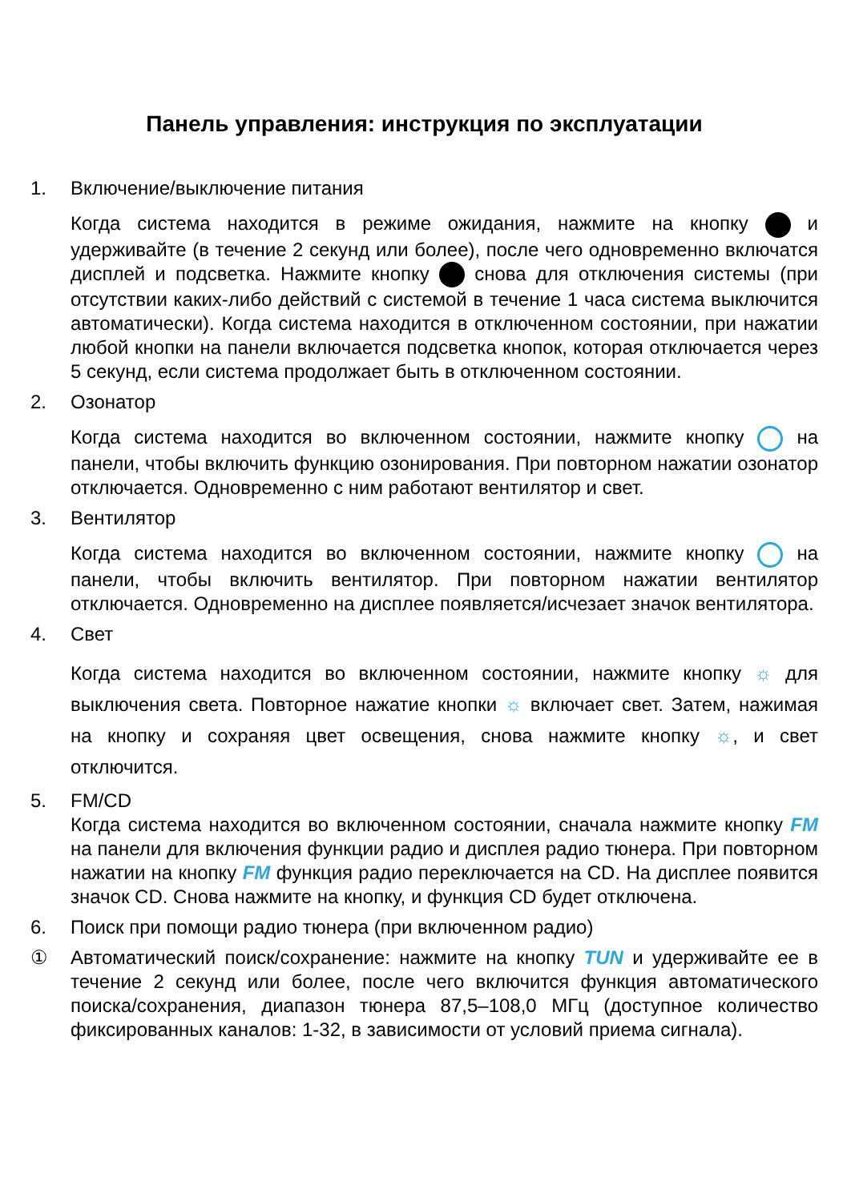Панель управления: инструкция по эксплуатации
1. Включение/выключение питания
Когда система находится в режиме ожидания, нажмите на кнопку и удерживайте (в течение 2 секунд или более), после чего одновременно включатся дисплей и подсветка. Нажмите кнопку снова для отключения системы (при отсутствии каких-либо действий с системой в течение 1 часа система выключится автоматически). Когда система находится в отключенном состоянии, при нажатии любой кнопки на панели включается подсветка кнопок, которая отключается через 5 секунд, если система продолжает быть в отключенном состоянии.
2. Озонатор
Когда система находится во включенном состоянии, нажмите кнопку на панели, чтобы включить функцию озонирования. При повторном нажатии озонатор отключается. Одновременно с ним работают вентилятор и свет.
3. Вентилятор
Когда система находится во включенном состоянии, нажмите кнопку на панели, чтобы включить вентилятор. При повторном нажатии вентилятор отключается. Одновременно на дисплее появляется/исчезает значок вентилятора.
4. Свет
Когда система находится во включенном состоянии, нажмите кнопку ☼ для выключения света. Повторное нажатие кнопки ☼ включает свет. Затем, нажимая на кнопку и сохраняя цвет освещения, снова нажмите кнопку ☼, и свет отключится.
5. FM/CD
Когда система находится во включенном состоянии, сначала нажмите кнопку FM на панели для включения функции радио и дисплея радио тюнера. При повторном нажатии на кнопку FM функция радио переключается на CD. На дисплее появится значок CD. Снова нажмите на кнопку, и функция CD будет отключена.
6. Поиск при помощи радио тюнера (при включенном радио)
① Автоматический поиск/сохранение: нажмите на кнопку TUN и удерживайте ее в течение 2 секунд или более, после чего включится функция автоматического поиска/сохранения, диапазон тюнера 87,5–108,0 МГц (доступное количество фиксированных каналов: 1-32, в зависимости от условий приема сигнала).